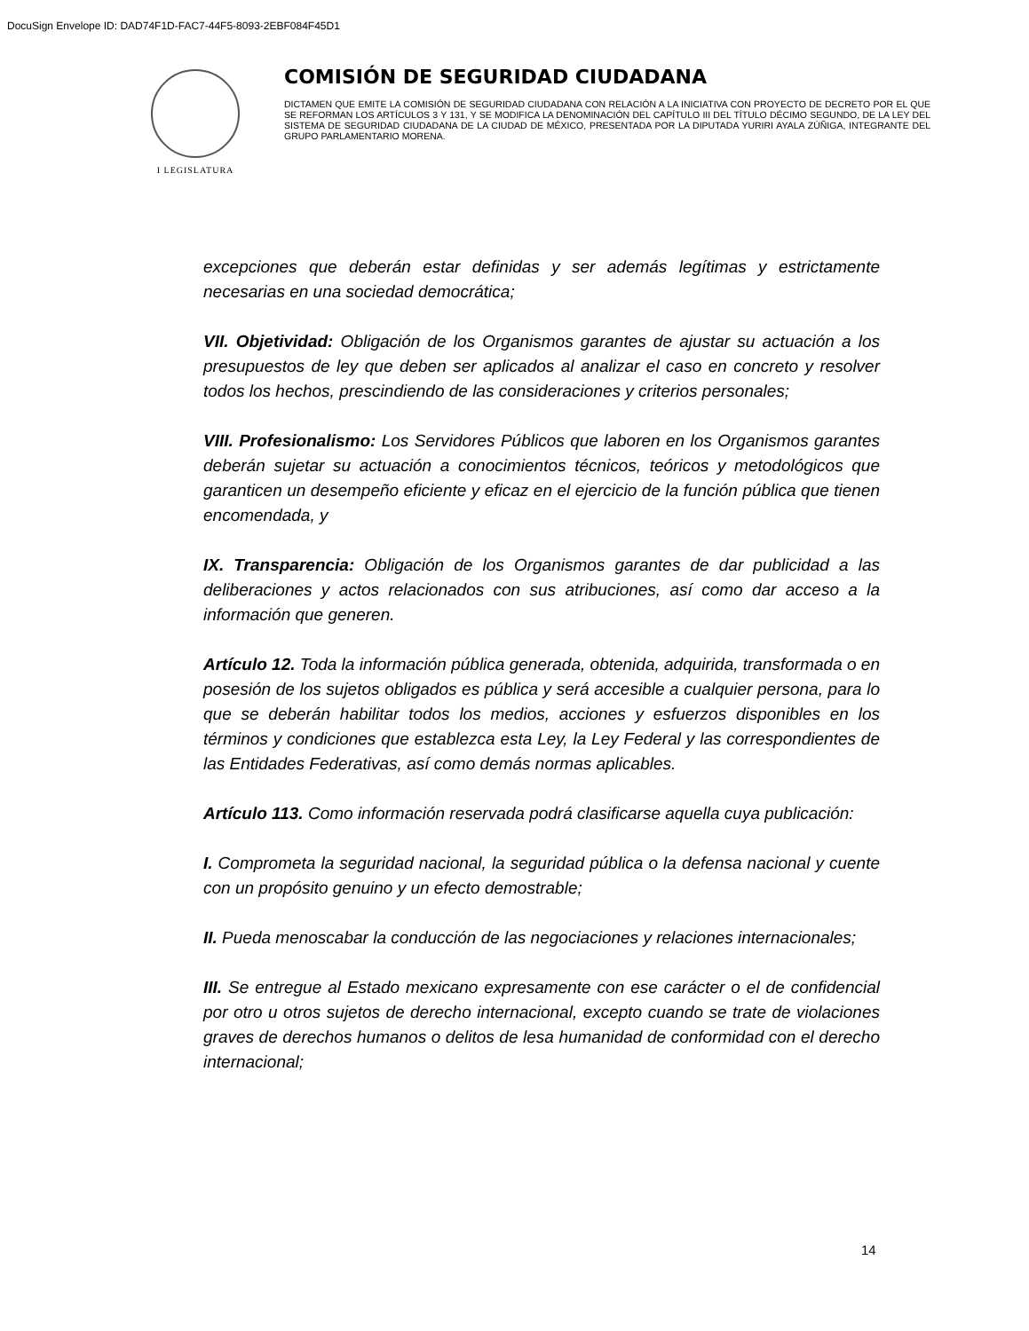DocuSign Envelope ID: DAD74F1D-FAC7-44F5-8093-2EBF084F45D1
I LEGISLATURA
COMISIÓN DE SEGURIDAD CIUDADANA
DICTAMEN QUE EMITE LA COMISIÓN DE SEGURIDAD CIUDADANA CON RELACIÓN A LA INICIATIVA CON PROYECTO DE DECRETO POR EL QUE SE REFORMAN LOS ARTÍCULOS 3 Y 131, Y SE MODIFICA LA DENOMINACIÓN DEL CAPÍTULO III DEL TÍTULO DÉCIMO SEGUNDO, DE LA LEY DEL SISTEMA DE SEGURIDAD CIUDADANA DE LA CIUDAD DE MÉXICO, PRESENTADA POR LA DIPUTADA YURIRI AYALA ZÚÑIGA, INTEGRANTE DEL GRUPO PARLAMENTARIO MORENA.
excepciones que deberán estar definidas y ser además legítimas y estrictamente necesarias en una sociedad democrática;
VII. Objetividad: Obligación de los Organismos garantes de ajustar su actuación a los presupuestos de ley que deben ser aplicados al analizar el caso en concreto y resolver todos los hechos, prescindiendo de las consideraciones y criterios personales;
VIII. Profesionalismo: Los Servidores Públicos que laboren en los Organismos garantes deberán sujetar su actuación a conocimientos técnicos, teóricos y metodológicos que garanticen un desempeño eficiente y eficaz en el ejercicio de la función pública que tienen encomendada, y
IX. Transparencia: Obligación de los Organismos garantes de dar publicidad a las deliberaciones y actos relacionados con sus atribuciones, así como dar acceso a la información que generen.
Artículo 12. Toda la información pública generada, obtenida, adquirida, transformada o en posesión de los sujetos obligados es pública y será accesible a cualquier persona, para lo que se deberán habilitar todos los medios, acciones y esfuerzos disponibles en los términos y condiciones que establezca esta Ley, la Ley Federal y las correspondientes de las Entidades Federativas, así como demás normas aplicables.
Artículo 113. Como información reservada podrá clasificarse aquella cuya publicación:
I. Comprometa la seguridad nacional, la seguridad pública o la defensa nacional y cuente con un propósito genuino y un efecto demostrable;
II. Pueda menoscabar la conducción de las negociaciones y relaciones internacionales;
III. Se entregue al Estado mexicano expresamente con ese carácter o el de confidencial por otro u otros sujetos de derecho internacional, excepto cuando se trate de violaciones graves de derechos humanos o delitos de lesa humanidad de conformidad con el derecho internacional;
14